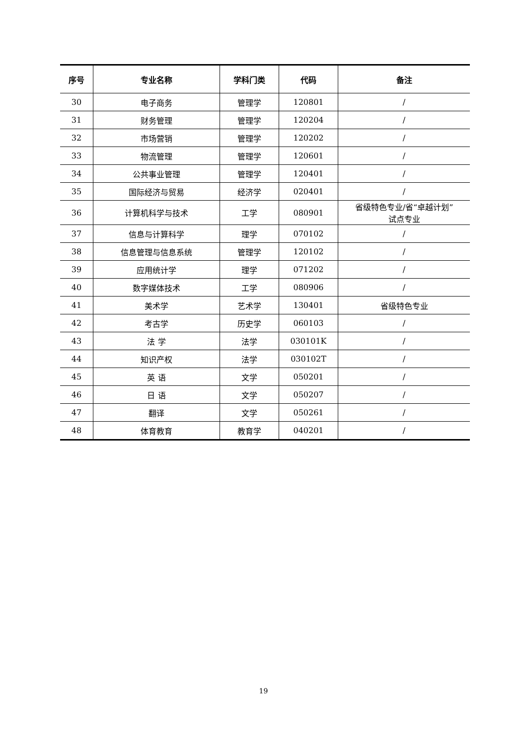| 序号 | 专业名称 | 学科门类 | 代码 | 备注 |
| --- | --- | --- | --- | --- |
| 30 | 电子商务 | 管理学 | 120801 | / |
| 31 | 财务管理 | 管理学 | 120204 | / |
| 32 | 市场营销 | 管理学 | 120202 | / |
| 33 | 物流管理 | 管理学 | 120601 | / |
| 34 | 公共事业管理 | 管理学 | 120401 | / |
| 35 | 国际经济与贸易 | 经济学 | 020401 | / |
| 36 | 计算机科学与技术 | 工学 | 080901 | 省级特色专业/省“卓越计划” 试点专业 |
| 37 | 信息与计算科学 | 理学 | 070102 | / |
| 38 | 信息管理与信息系统 | 管理学 | 120102 | / |
| 39 | 应用统计学 | 理学 | 071202 | / |
| 40 | 数字媒体技术 | 工学 | 080906 | / |
| 41 | 美术学 | 艺术学 | 130401 | 省级特色专业 |
| 42 | 考古学 | 历史学 | 060103 | / |
| 43 | 法 学 | 法学 | 030101K | / |
| 44 | 知识产权 | 法学 | 030102T | / |
| 45 | 英 语 | 文学 | 050201 | / |
| 46 | 日 语 | 文学 | 050207 | / |
| 47 | 翻译 | 文学 | 050261 | / |
| 48 | 体育教育 | 教育学 | 040201 | / |
19